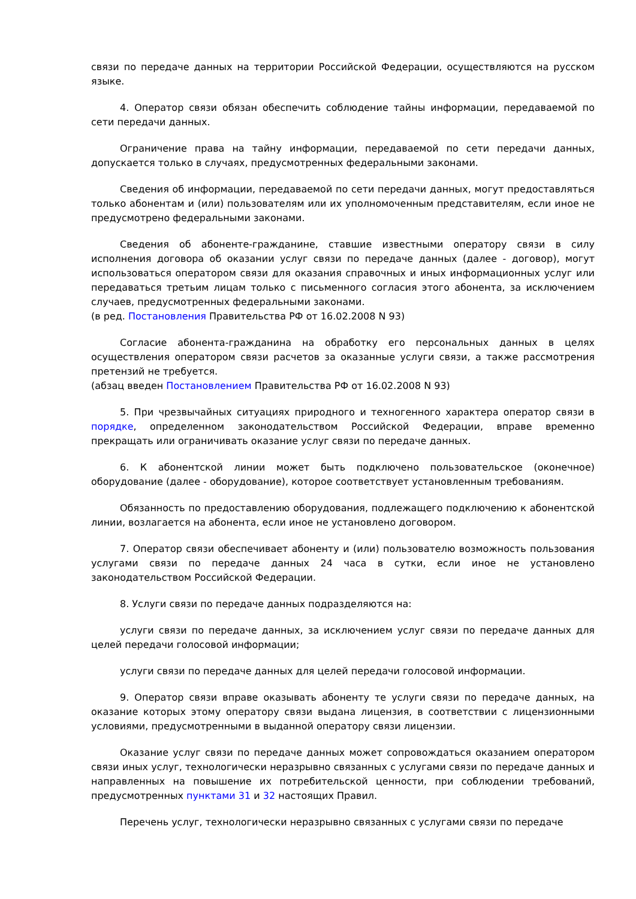связи по передаче данных на территории Российской Федерации, осуществляются на русском языке.
4. Оператор связи обязан обеспечить соблюдение тайны информации, передаваемой по сети передачи данных.
Ограничение права на тайну информации, передаваемой по сети передачи данных, допускается только в случаях, предусмотренных федеральными законами.
Сведения об информации, передаваемой по сети передачи данных, могут предоставляться только абонентам и (или) пользователям или их уполномоченным представителям, если иное не предусмотрено федеральными законами.
Сведения об абоненте-гражданине, ставшие известными оператору связи в силу исполнения договора об оказании услуг связи по передаче данных (далее - договор), могут использоваться оператором связи для оказания справочных и иных информационных услуг или передаваться третьим лицам только с письменного согласия этого абонента, за исключением случаев, предусмотренных федеральными законами.
(в ред. Постановления Правительства РФ от 16.02.2008 N 93)
Согласие абонента-гражданина на обработку его персональных данных в целях осуществления оператором связи расчетов за оказанные услуги связи, а также рассмотрения претензий не требуется.
(абзац введен Постановлением Правительства РФ от 16.02.2008 N 93)
5. При чрезвычайных ситуациях природного и техногенного характера оператор связи в порядке, определенном законодательством Российской Федерации, вправе временно прекращать или ограничивать оказание услуг связи по передаче данных.
6. К абонентской линии может быть подключено пользовательское (оконечное) оборудование (далее - оборудование), которое соответствует установленным требованиям.
Обязанность по предоставлению оборудования, подлежащего подключению к абонентской линии, возлагается на абонента, если иное не установлено договором.
7. Оператор связи обеспечивает абоненту и (или) пользователю возможность пользования услугами связи по передаче данных 24 часа в сутки, если иное не установлено законодательством Российской Федерации.
8. Услуги связи по передаче данных подразделяются на:
услуги связи по передаче данных, за исключением услуг связи по передаче данных для целей передачи голосовой информации;
услуги связи по передаче данных для целей передачи голосовой информации.
9. Оператор связи вправе оказывать абоненту те услуги связи по передаче данных, на оказание которых этому оператору связи выдана лицензия, в соответствии с лицензионными условиями, предусмотренными в выданной оператору связи лицензии.
Оказание услуг связи по передаче данных может сопровождаться оказанием оператором связи иных услуг, технологически неразрывно связанных с услугами связи по передаче данных и направленных на повышение их потребительской ценности, при соблюдении требований, предусмотренных пунктами 31 и 32 настоящих Правил.
Перечень услуг, технологически неразрывно связанных с услугами связи по передаче